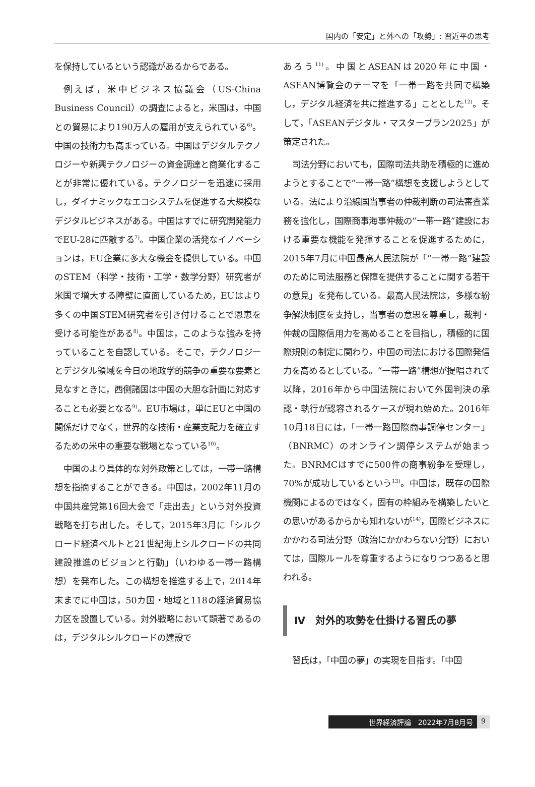国内の「安定」と外への「攻勢」: 習近平の思考
を保持しているという認識があるからである。
例えば，米中ビジネス協議会（US-China Business Council）の調査によると，米国は，中国との貿易により190万人の雇用が支えられている<sup>6)</sup>。中国の技術力も高まっている。中国はデジタルテクノロジーや新興テクノロジーの資金調達と商業化することが非常に優れている。テクノロジーを迅速に採用し，ダイナミックなエコシステムを促進する大規模なデジタルビジネスがある。中国はすでに研究開発能力でEU-28に匹敵する<sup>7)</sup>。中国企業の活発なイノベーションは，EU企業に多大な機会を提供している。中国のSTEM（科学・技術・工学・数学分野）研究者が米国で増大する障壁に直面しているため，EUはより多くの中国STEM研究者を引き付けることで恩恵を受ける可能性がある<sup>8)</sup>。中国は，このような強みを持っていることを自認している。そこで，テクノロジーとデジタル領域を今日の地政学的競争の重要な要素と見なすときに，西側諸国は中国の大胆な計画に対応することも必要となる<sup>9)</sup>。EU市場は，単にEUと中国の関係だけでなく，世界的な技術・産業支配力を確立するための米中の重要な戦場となっている<sup>10)</sup>。
中国のより具体的な対外政策としては，一帯一路構想を指摘することができる。中国は，2002年11月の中国共産党第16回大会で「走出去」という対外投資戦略を打ち出した。そして，2015年3月に「シルクロード経済ベルトと21世紀海上シルクロードの共同建設推進のビジョンと行動」（いわゆる一帯一路構想）を発布した。この構想を推進する上で，2014年末までに中国は，50カ国・地域と118の経済貿易協力区を設置している。対外戦略において顕著であるのは，デジタルシルクロードの建設で
あろう<sup>11)</sup>。中国とASEANは2020年に中国・ASEAN博覧会のテーマを「一帯一路を共同で構築し，デジタル経済を共に推進する」こととした<sup>12)</sup>。そして，「ASEANデジタル・マスタープラン2025」が策定された。
司法分野においても，国際司法共助を積極的に進めようとすることで“一帯一路”構想を支援しようとしている。法により沿線国当事者の仲裁判断の司法審査業務を強化し，国際商事海事仲裁の“一帯一路”建設における重要な機能を発揮することを促進するために，2015年7月に中国最高人民法院が「“一帯一路”建設のために司法服務と保障を提供することに関する若干の意見」を発布している。最高人民法院は，多様な紛争解決制度を支持し，当事者の意思を尊重し，裁判・仲裁の国際信用力を高めることを目指し，積極的に国際規則の制定に関わり，中国の司法における国際発信力を高めるとしている。“一帯一路”構想が提唱されて以降，2016年から中国法院において外国判決の承認・執行が認容されるケースが現れ始めた。2016年10月18日には，「一帯一路国際商事調停センター」（BNRMC）のオンライン調停システムが始まった。BNRMCはすでに500件の商事紛争を受理し，70%が成功しているという<sup>13)</sup>。中国は，既存の国際機関によるのではなく，固有の枠組みを構築したいとの思いがあるからかも知れないが<sup>14)</sup>，国際ビジネスにかかわる司法分野（政治にかかわらない分野）においては，国際ルールを尊重するようになりつつあると思われる。
Ⅳ　対外的攻勢を仕掛ける習氏の夢
習氏は，「中国の夢」の実現を目指す。「中国
世界経済評論　2022年7月8月号 9